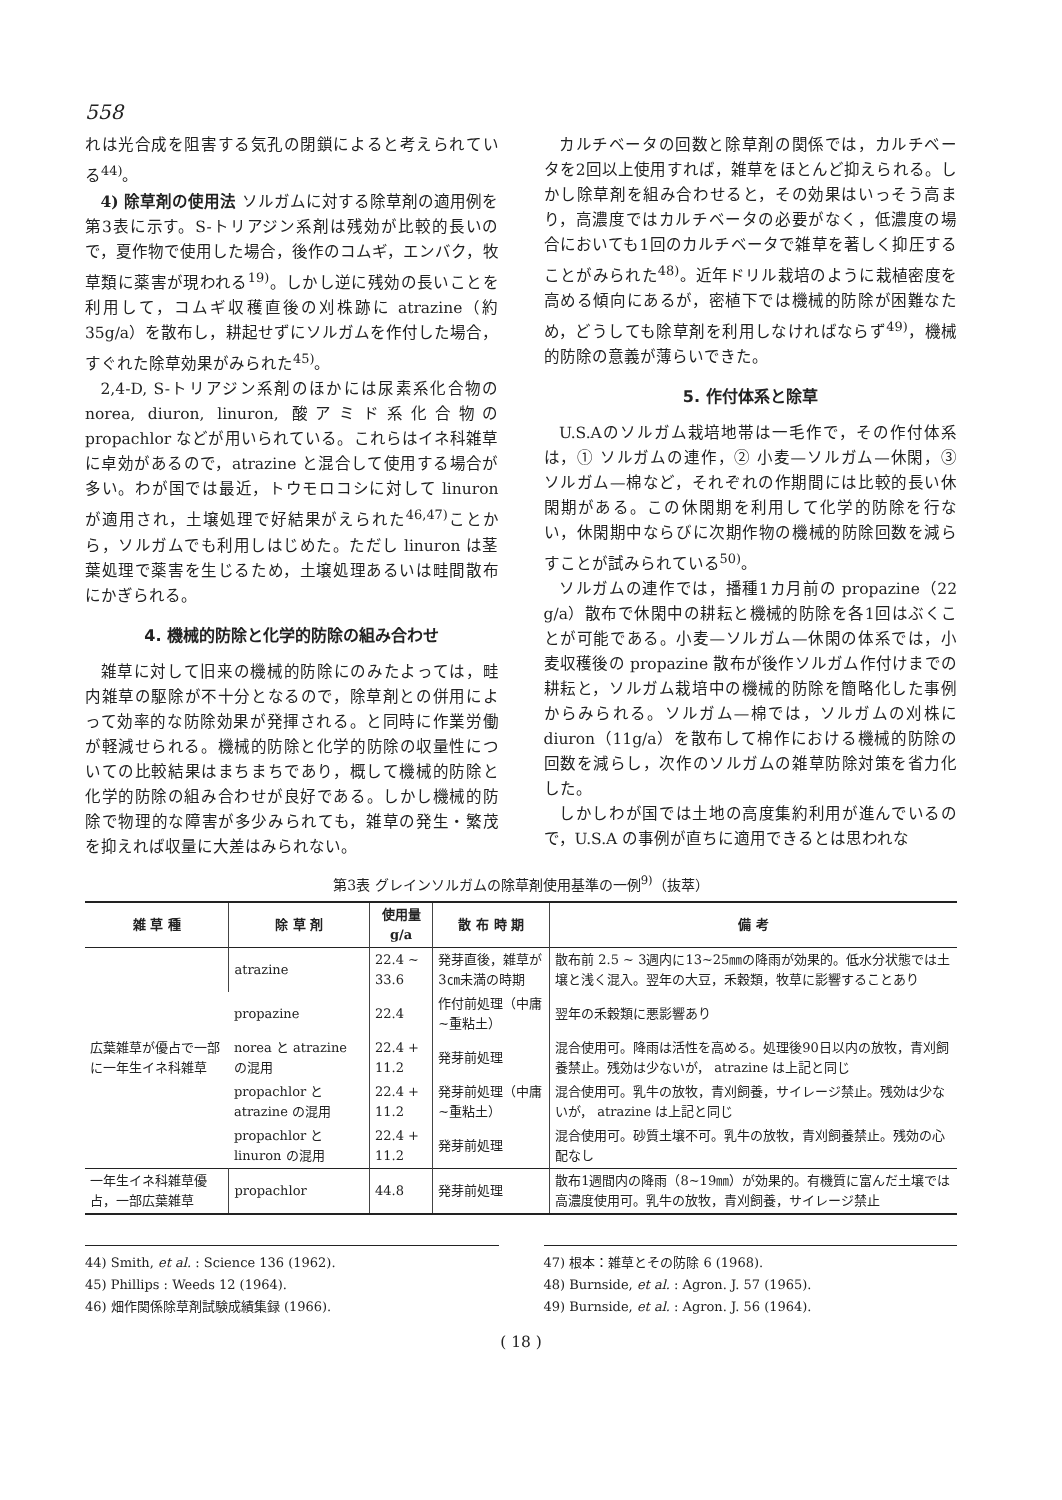558
れは光合成を阻害する気孔の閉鎖によると考えられている<sup>44)</sup>。
4) 除草剤の使用法 ソルガムに対する除草剤の適用例を第3表に示す。S-トリアジン系剤は残効が比較的長いので，夏作物で使用した場合，後作のコムギ，エンバク，牧草類に薬害が現われる<sup>19)</sup>。しかし逆に残効の長いことを利用して，コムギ収穫直後の刈株跡に atrazine（約 35g/a）を散布し，耕起せずにソルガムを作付した場合，すぐれた除草効果がみられた<sup>45)</sup>。
2,4-D, S-トリアジン系剤のほかには尿素系化合物の norea, diuron, linuron, 酸アミド系化合物の propachlor などが用いられている。これらはイネ科雑草に卓効があるので，atrazine と混合して使用する場合が多い。わが国では最近，トウモロコシに対して linuron が適用され，土壌処理で好結果がえられた<sup>46,47)</sup>ことから，ソルガムでも利用しはじめた。ただし linuron は茎葉処理で薬害を生じるため，土壌処理あるいは畦間散布にかぎられる。
4. 機械的防除と化学的防除の組み合わせ
雑草に対して旧来の機械的防除にのみたよっては，畦内雑草の駆除が不十分となるので，除草剤との併用によって効率的な防除効果が発揮される。と同時に作業労働が軽減せられる。機械的防除と化学的防除の収量性についての比較結果はまちまちであり，概して機械的防除と化学的防除の組み合わせが良好である。しかし機械的防除で物理的な障害が多少みられても，雑草の発生・繁茂を抑えれば収量に大差はみられない。
カルチベータの回数と除草剤の関係では，カルチベータを2回以上使用すれば，雑草をほとんど抑えられる。しかし除草剤を組み合わせると，その効果はいっそう高まり，高濃度ではカルチベータの必要がなく，低濃度の場合においても1回のカルチベータで雑草を著しく抑圧することがみられた<sup>48)</sup>。近年ドリル栽培のように栽植密度を高める傾向にあるが，密植下では機械的防除が困難なため，どうしても除草剤を利用しなければならず<sup>49)</sup>，機械的防除の意義が薄らいできた。
5. 作付体系と除草
U.S.Aのソルガム栽培地帯は一毛作で，その作付体系は，① ソルガムの連作，② 小麦—ソルガム—休閑，③ ソルガム—棉など，それぞれの作期間には比較的長い休閑期がある。この休閑期を利用して化学的防除を行ない，休閑期中ならびに次期作物の機械的防除回数を減らすことが試みられている<sup>50)</sup>。
ソルガムの連作では，播種1カ月前の propazine（22 g/a）散布で休閑中の耕耘と機械的防除を各1回はぶくことが可能である。小麦—ソルガム—休閑の体系では，小麦収穫後の propazine 散布が後作ソルガム作付けまでの耕耘と，ソルガム栽培中の機械的防除を簡略化した事例からみられる。ソルガム—棉では，ソルガムの刈株に diuron（11g/a）を散布して棉作における機械的防除の回数を減らし，次作のソルガムの雑草防除対策を省力化した。
しかしわが国では土地の高度集約利用が進んでいるので，U.S.A の事例が直ちに適用できるとは思われな
第3表 グレインソルガムの除草剤使用基準の一例<sup>9)</sup>（抜萃）
| 雑 草 種 | 除 草 剤 | 使用量 g/a | 散 布 時 期 | 備 考 |
| --- | --- | --- | --- | --- |
| 広葉雑草が優占で一部に一年生イネ科雑草 | atrazine | 22.4 ~ 33.6 | 発芽直後，雑草が3㎝未満の時期 | 散布前 2.5 ~ 3週内に13~25㎜の降雨が効果的。低水分状態では土壌と浅く混入。翌年の大豆，禾穀類，牧草に影響することあり |
| | propazine | 22.4 | 作付前処理（中庸~重粘土） | 翌年の禾穀類に悪影響あり |
| | norea と atrazine の混用 | 22.4 + 11.2 | 発芽前処理 | 混合使用可。降雨は活性を高める。処理後90日以内の放牧，青刈飼養禁止。残効は少ないが， atrazine は上記と同じ |
| | propachlor と atrazine の混用 | 22.4 + 11.2 | 発芽前処理（中庸~重粘土） | 混合使用可。乳牛の放牧，青刈飼養，サイレージ禁止。残効は少ないが， atrazine は上記と同じ |
| | propachlor と linuron の混用 | 22.4 + 11.2 | 発芽前処理 | 混合使用可。砂質土壌不可。乳牛の放牧，青刈飼養禁止。残効の心配なし |
| 一年生イネ科雑草優占，一部広葉雑草 | propachlor | 44.8 | 発芽前処理 | 散布1週間内の降雨（8~19㎜）が効果的。有機質に富んだ土壌では高濃度使用可。乳牛の放牧，青刈飼養，サイレージ禁止 |
44) Smith, et al. : Science 136 (1962).
45) Phillips : Weeds 12 (1964).
46) 畑作関係除草剤試験成績集録 (1966).
47) 根本：雑草とその防除 6 (1968).
48) Burnside, et al. : Agron. J. 57 (1965).
49) Burnside, et al. : Agron. J. 56 (1964).
( 18 )